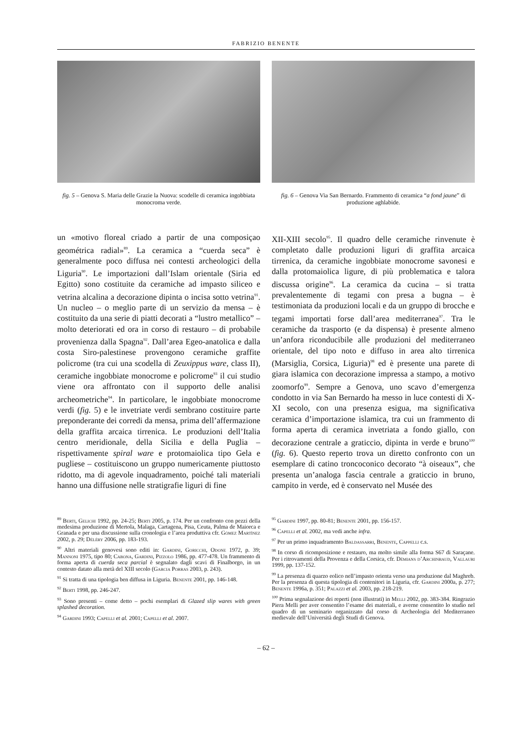FABRIZIO BENENTE
fig. 5 – Genova S. Maria delle Grazie la Nuova: scodelle di ceramica ingobbiata monocroma verde.
fig. 6 – Genova Via San Bernardo. Frammento di ceramica “a fond jaune” di produzione aghlabide.
un «motivo floreal criado a partir de una composiçao geométrica radial»<sup>89</sup>. La ceramica a “cuerda seca” è generalmente poco diffusa nei contesti archeologici della Liguria<sup>90</sup>. Le importazioni dall’Islam orientale (Siria ed Egitto) sono costituite da ceramiche ad impasto siliceo e vetrina alcalina a decorazione dipinta o incisa sotto vetrina<sup>91</sup>. Un nucleo – o meglio parte di un servizio da mensa – è costituito da una serie di piatti decorati a “lustro metallico” – molto deteriorati ed ora in corso di restauro – di probabile provenienza dalla Spagna<sup>92</sup>. Dall’area Egeo-anatolica e dalla costa Siro-palestinese provengono ceramiche graffite policrome (tra cui una scodella di Zeuxippus ware, class II), ceramiche ingobbiate monocrome e policrome<sup>93</sup> il cui studio viene ora affrontato con il supporto delle analisi archeometriche<sup>94</sup>. In particolare, le ingobbiate monocrome verdi (fig. 5) e le invetriate verdi sembrano costituire parte preponderante dei corredi da mensa, prima dell’affermazione della graffita arcaica tirrenica. Le produzioni dell’Italia centro meridionale, della Sicilia e della Puglia – rispettivamente spiral ware e protomaiolica tipo Gela e pugliese – costituiscono un gruppo numericamente piuttosto ridotto, ma di agevole inquadramento, poiché tali materiali hanno una diffusione nelle stratigrafie liguri di fine
XII-XIII secolo<sup>95</sup>. Il quadro delle ceramiche rinvenute è completato dalle produzioni liguri di graffita arcaica tirrenica, da ceramiche ingobbiate monocrome savonesi e dalla protomaiolica ligure, di più problematica e talora discussa origine<sup>96</sup>. La ceramica da cucina – si tratta prevalentemente di tegami con presa a bugna – è testimoniata da produzioni locali e da un gruppo di brocche e tegami importati forse dall’area mediterranea<sup>97</sup>. Tra le ceramiche da trasporto (e da dispensa) è presente almeno un’anfora riconducibile alle produzioni del mediterraneo orientale, del tipo noto e diffuso in area alto tirrenica (Marsiglia, Corsica, Liguria)<sup>98</sup> ed è presente una parete di giara islamica con decorazione impressa a stampo, a motivo zoomorfo<sup>99</sup>. Sempre a Genova, uno scavo d’emergenza condotto in via San Bernardo ha messo in luce contesti di X-XI secolo, con una presenza esigua, ma significativa ceramica d’importazione islamica, tra cui un frammento di forma aperta di ceramica invetriata a fondo giallo, con decorazione centrale a graticcio, dipinta in verde e bruno<sup>100</sup> (fig. 6). Questo reperto trova un diretto confronto con un esemplare di catino troncoconico decorato “à oiseaux”, che presenta un’analoga fascia centrale a graticcio in bruno, campito in verde, ed è conservato nel Musée des
<sup>89</sup> Berti, Gelichi 1992, pp. 24-25; Berti 2005, p. 174. Per un confronto con pezzi della medesima produzione di Mertola, Malaga, Cartagena, Pisa, Ceuta, Palma de Maiorca e Granada e per una discussione sulla cronologia e l’area produttiva cfr. Gòmez Martìnez 2002, p. 29; Déléry 2006, pp. 183-193.
<sup>90</sup> Altri materiali genovesi sono editi in: Gardini, Goricchi, Odone 1972, p. 39; Mannoni 1975, tipo 80; Cabona, Gardini, Pizzolo 1986, pp. 477-478. Un frammento di forma aperta di cuerda seca parcial è segnalato dagli scavi di Finalborgo, in un contesto datato alla metà del XIII secolo (Garcia Porras 2003, p. 243).
<sup>91</sup> Si tratta di una tipologia ben diffusa in Liguria. Benente 2001, pp. 146-148.
<sup>92</sup> Berti 1998, pp. 246-247.
<sup>93</sup> Sono presenti – come detto – pochi esemplari di Glazed slip wares with green splashed decoration.
<sup>94</sup> Gardini 1993; Capelli et al. 2001; Capelli et al. 2007.
<sup>95</sup> Gardini 1997, pp. 80-81; Benente 2001, pp. 156-157.
<sup>96</sup> Capelli et al. 2002, ma vedi anche infra.
<sup>97</sup> Per un primo inquadramento Baldassarri, Benente, Cappelli c.s.
<sup>98</sup> In corso di ricomposizione e restauro, ma molto simile alla forma S67 di Saraçane. Per i ritrovamenti della Provenza e della Corsica, cfr. Démians d’Archinbaud, Vallauri 1999, pp. 137-152.
<sup>99</sup> La presenza di quarzo eolico nell’impasto orienta verso una produzione dal Maghreb. Per la presenza di questa tipologia di contenitori in Liguria, cfr. Gardini 2000a, p. 277; Benente 1996a, p. 351; Palazzi et al. 2003, pp. 218-219.
<sup>100</sup> Prima segnalazione dei reperti (non illustrati) in Melli 2002, pp. 383-384. Ringrazio Piera Melli per aver consentito l’esame dei materiali, e averne consentito lo studio nel quadro di un seminario organizzato dal corso di Archeologia del Mediterraneo medievale dell’Università degli Studi di Genova.
– 62 –